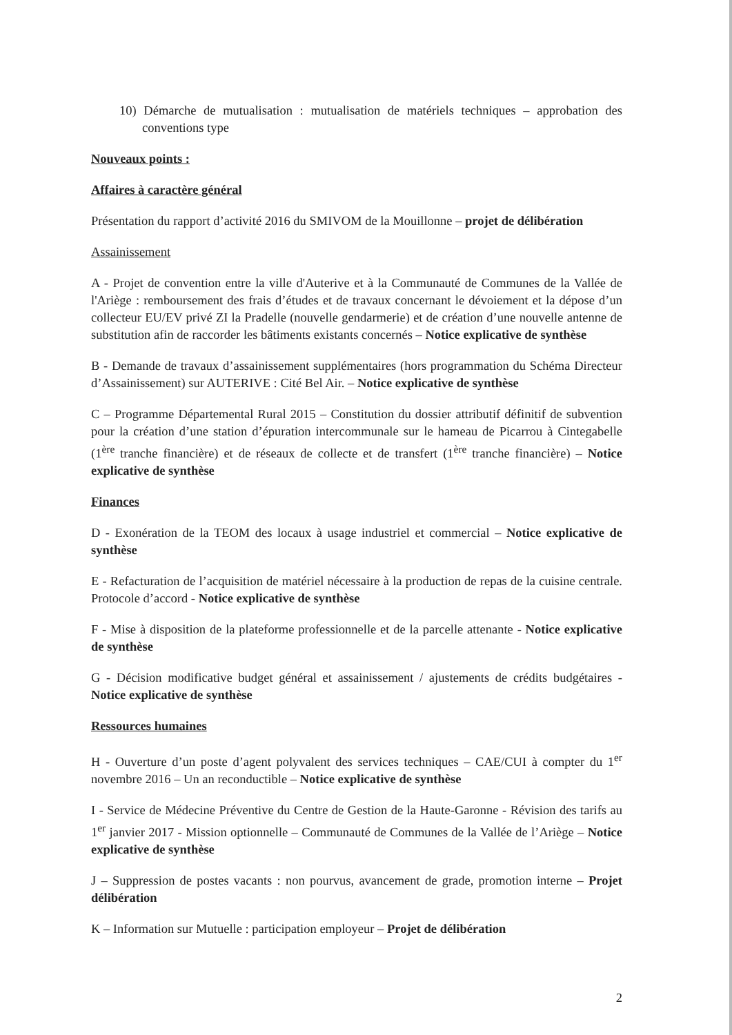10) Démarche de mutualisation : mutualisation de matériels techniques – approbation des conventions type
Nouveaux points :
Affaires à caractère général
Présentation du rapport d’activité 2016 du SMIVOM de la Mouillonne – projet de délibération
Assainissement
A - Projet de convention entre la ville d'Auterive et à la Communauté de Communes de la Vallée de l'Ariège : remboursement des frais d’études et de travaux concernant le dévoiement et la dépose d’un collecteur EU/EV privé ZI la Pradelle (nouvelle gendarmerie) et de création d’une nouvelle antenne de substitution afin de raccorder les bâtiments existants concernés – Notice explicative de synthèse
B - Demande de travaux d’assainissement supplémentaires (hors programmation du Schéma Directeur d’Assainissement) sur AUTERIVE : Cité Bel Air. – Notice explicative de synthèse
C – Programme Départemental Rural 2015 – Constitution du dossier attributif définitif de subvention pour la création d’une station d’épuration intercommunale sur le hameau de Picarrou à Cintegabelle (1<sup>ère</sup> tranche financière) et de réseaux de collecte et de transfert (1<sup>ère</sup> tranche financière) – Notice explicative de synthèse
Finances
D - Exonération de la TEOM des locaux à usage industriel et commercial – Notice explicative de synthèse
E - Refacturation de l’acquisition de matériel nécessaire à la production de repas de la cuisine centrale. Protocole d’accord - Notice explicative de synthèse
F - Mise à disposition de la plateforme professionnelle et de la parcelle attenante - Notice explicative de synthèse
G - Décision modificative budget général et assainissement / ajustements de crédits budgétaires - Notice explicative de synthèse
Ressources humaines
H - Ouverture d’un poste d’agent polyvalent des services techniques – CAE/CUI à compter du 1<sup>er</sup> novembre 2016 – Un an reconductible – Notice explicative de synthèse
I - Service de Médecine Préventive du Centre de Gestion de la Haute-Garonne - Révision des tarifs au 1<sup>er</sup> janvier 2017 - Mission optionnelle – Communauté de Communes de la Vallée de l’Ariège – Notice explicative de synthèse
J – Suppression de postes vacants : non pourvus, avancement de grade, promotion interne – Projet délibération
K – Information sur Mutuelle : participation employeur – Projet de délibération
2